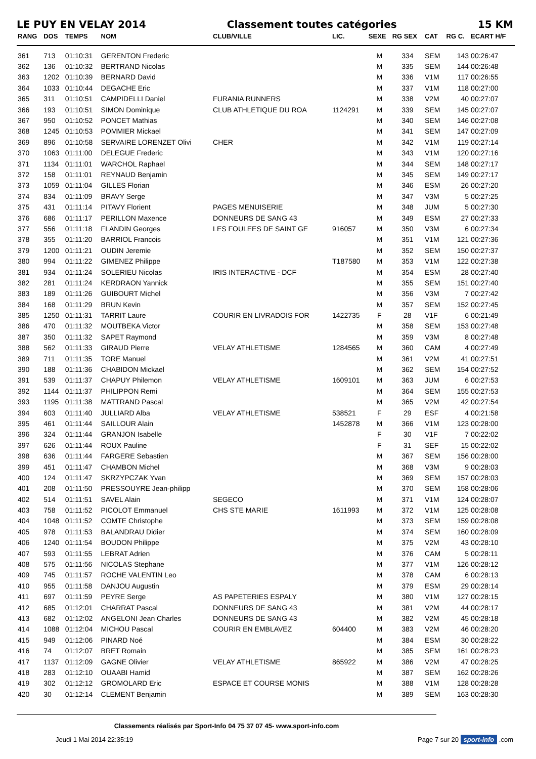LE PUY EN VELAY 2014 Classement toutes catégories 15 KM
| RANG | DOS | TEMPS | NOM | CLUB/VILLE | LIC. | SEXE | RG SEX | CAT | RG C. | ECART H/F |
| --- | --- | --- | --- | --- | --- | --- | --- | --- | --- | --- |
| 361 | 713 | 01:10:31 | GERENTON Frederic | | | M | 334 | SEM | 143 | 00:26:47 |
| 362 | 136 | 01:10:32 | BERTRAND Nicolas | | | M | 335 | SEM | 144 | 00:26:48 |
| 363 | 1202 | 01:10:39 | BERNARD David | | | M | 336 | V1M | 117 | 00:26:55 |
| 364 | 1033 | 01:10:44 | DEGACHE Eric | | | M | 337 | V1M | 118 | 00:27:00 |
| 365 | 311 | 01:10:51 | CAMPIDELLI Daniel | FURANIA RUNNERS | | M | 338 | V2M | 40 | 00:27:07 |
| 366 | 193 | 01:10:51 | SIMON Dominique | CLUB ATHLETIQUE DU ROA | 1124291 | M | 339 | SEM | 145 | 00:27:07 |
| 367 | 950 | 01:10:52 | PONCET Mathias | | | M | 340 | SEM | 146 | 00:27:08 |
| 368 | 1245 | 01:10:53 | POMMIER Mickael | | | M | 341 | SEM | 147 | 00:27:09 |
| 369 | 896 | 01:10:58 | SERVAIRE LORENZET Olivi | CHER | | M | 342 | V1M | 119 | 00:27:14 |
| 370 | 1063 | 01:11:00 | DELEGUE Frederic | | | M | 343 | V1M | 120 | 00:27:16 |
| 371 | 1134 | 01:11:01 | WARCHOL Raphael | | | M | 344 | SEM | 148 | 00:27:17 |
| 372 | 158 | 01:11:01 | REYNAUD Benjamin | | | M | 345 | SEM | 149 | 00:27:17 |
| 373 | 1059 | 01:11:04 | GILLES Florian | | | M | 346 | ESM | 26 | 00:27:20 |
| 374 | 834 | 01:11:09 | BRAVY Serge | | | M | 347 | V3M | 5 | 00:27:25 |
| 375 | 431 | 01:11:14 | PITAVY Florient | PAGES MENUISERIE | | M | 348 | JUM | 5 | 00:27:30 |
| 376 | 686 | 01:11:17 | PERILLON Maxence | DONNEURS DE SANG 43 | | M | 349 | ESM | 27 | 00:27:33 |
| 377 | 556 | 01:11:18 | FLANDIN Georges | LES FOULEES DE SAINT GE | 916057 | M | 350 | V3M | 6 | 00:27:34 |
| 378 | 355 | 01:11:20 | BARRIOL Francois | | | M | 351 | V1M | 121 | 00:27:36 |
| 379 | 1200 | 01:11:21 | OUDIN Jeremie | | | M | 352 | SEM | 150 | 00:27:37 |
| 380 | 994 | 01:11:22 | GIMENEZ Philippe | | T187580 | M | 353 | V1M | 122 | 00:27:38 |
| 381 | 934 | 01:11:24 | SOLERIEU Nicolas | IRIS INTERACTIVE - DCF | | M | 354 | ESM | 28 | 00:27:40 |
| 382 | 281 | 01:11:24 | KERDRAON Yannick | | | M | 355 | SEM | 151 | 00:27:40 |
| 383 | 189 | 01:11:26 | GUIBOURT Michel | | | M | 356 | V3M | 7 | 00:27:42 |
| 384 | 168 | 01:11:29 | BRUN Kevin | | | M | 357 | SEM | 152 | 00:27:45 |
| 385 | 1250 | 01:11:31 | TARRIT Laure | COURIR EN LIVRADOIS FOR | 1422735 | F | 28 | V1F | 6 | 00:21:49 |
| 386 | 470 | 01:11:32 | MOUTBEKA Victor | | | M | 358 | SEM | 153 | 00:27:48 |
| 387 | 350 | 01:11:32 | SAPET Raymond | | | M | 359 | V3M | 8 | 00:27:48 |
| 388 | 562 | 01:11:33 | GIRAUD Pierre | VELAY ATHLETISME | 1284565 | M | 360 | CAM | 4 | 00:27:49 |
| 389 | 711 | 01:11:35 | TORE Manuel | | | M | 361 | V2M | 41 | 00:27:51 |
| 390 | 188 | 01:11:36 | CHABIDON Mickael | | | M | 362 | SEM | 154 | 00:27:52 |
| 391 | 539 | 01:11:37 | CHAPUY Philemon | VELAY ATHLETISME | 1609101 | M | 363 | JUM | 6 | 00:27:53 |
| 392 | 1144 | 01:11:37 | PHILIPPON Remi | | | M | 364 | SEM | 155 | 00:27:53 |
| 393 | 1195 | 01:11:38 | MATTRAND Pascal | | | M | 365 | V2M | 42 | 00:27:54 |
| 394 | 603 | 01:11:40 | JULLIARD Alba | VELAY ATHLETISME | 538521 | F | 29 | ESF | 4 | 00:21:58 |
| 395 | 461 | 01:11:44 | SAILLOUR Alain | | 1452878 | M | 366 | V1M | 123 | 00:28:00 |
| 396 | 324 | 01:11:44 | GRANJON Isabelle | | | F | 30 | V1F | 7 | 00:22:02 |
| 397 | 626 | 01:11:44 | ROUX Pauline | | | F | 31 | SEF | 15 | 00:22:02 |
| 398 | 636 | 01:11:44 | FARGERE Sebastien | | | M | 367 | SEM | 156 | 00:28:00 |
| 399 | 451 | 01:11:47 | CHAMBON Michel | | | M | 368 | V3M | 9 | 00:28:03 |
| 400 | 124 | 01:11:47 | SKRZYPCZAK Yvan | | | M | 369 | SEM | 157 | 00:28:03 |
| 401 | 208 | 01:11:50 | PRESSOUYRE Jean-philipp | | | M | 370 | SEM | 158 | 00:28:06 |
| 402 | 514 | 01:11:51 | SAVEL Alain | SEGECO | | M | 371 | V1M | 124 | 00:28:07 |
| 403 | 758 | 01:11:52 | PICOLOT Emmanuel | CHS STE MARIE | 1611993 | M | 372 | V1M | 125 | 00:28:08 |
| 404 | 1048 | 01:11:52 | COMTE Christophe | | | M | 373 | SEM | 159 | 00:28:08 |
| 405 | 978 | 01:11:53 | BALANDRAU Didier | | | M | 374 | SEM | 160 | 00:28:09 |
| 406 | 1240 | 01:11:54 | BOUDON Philippe | | | M | 375 | V2M | 43 | 00:28:10 |
| 407 | 593 | 01:11:55 | LEBRAT Adrien | | | M | 376 | CAM | 5 | 00:28:11 |
| 408 | 575 | 01:11:56 | NICOLAS Stephane | | | M | 377 | V1M | 126 | 00:28:12 |
| 409 | 745 | 01:11:57 | ROCHE VALENTIN Leo | | | M | 378 | CAM | 6 | 00:28:13 |
| 410 | 955 | 01:11:58 | DANJOU Augustin | | | M | 379 | ESM | 29 | 00:28:14 |
| 411 | 697 | 01:11:59 | PEYRE Serge | AS PAPETERIES ESPALY | | M | 380 | V1M | 127 | 00:28:15 |
| 412 | 685 | 01:12:01 | CHARRAT Pascal | DONNEURS DE SANG 43 | | M | 381 | V2M | 44 | 00:28:17 |
| 413 | 682 | 01:12:02 | ANGELONI Jean Charles | DONNEURS DE SANG 43 | | M | 382 | V2M | 45 | 00:28:18 |
| 414 | 1088 | 01:12:04 | MICHOU Pascal | COURIR EN EMBLAVEZ | 604400 | M | 383 | V2M | 46 | 00:28:20 |
| 415 | 949 | 01:12:06 | PINARD Noé | | | M | 384 | ESM | 30 | 00:28:22 |
| 416 | 74 | 01:12:07 | BRET Romain | | | M | 385 | SEM | 161 | 00:28:23 |
| 417 | 1137 | 01:12:09 | GAGNE Olivier | VELAY ATHLETISME | 865922 | M | 386 | V2M | 47 | 00:28:25 |
| 418 | 283 | 01:12:10 | OUAABI Hamid | | | M | 387 | SEM | 162 | 00:28:26 |
| 419 | 302 | 01:12:12 | GROMOLARD Eric | ESPACE ET COURSE MONIS | | M | 388 | V1M | 128 | 00:28:28 |
| 420 | 30 | 01:12:14 | CLEMENT Benjamin | | | M | 389 | SEM | 163 | 00:28:30 |
Classements réalisés par Sport-Info 04 75 37 07 45- www.sport-info.com
Jeudi 1 Mai 2014 22:35:19 Page 7 sur 20 sport-info .com